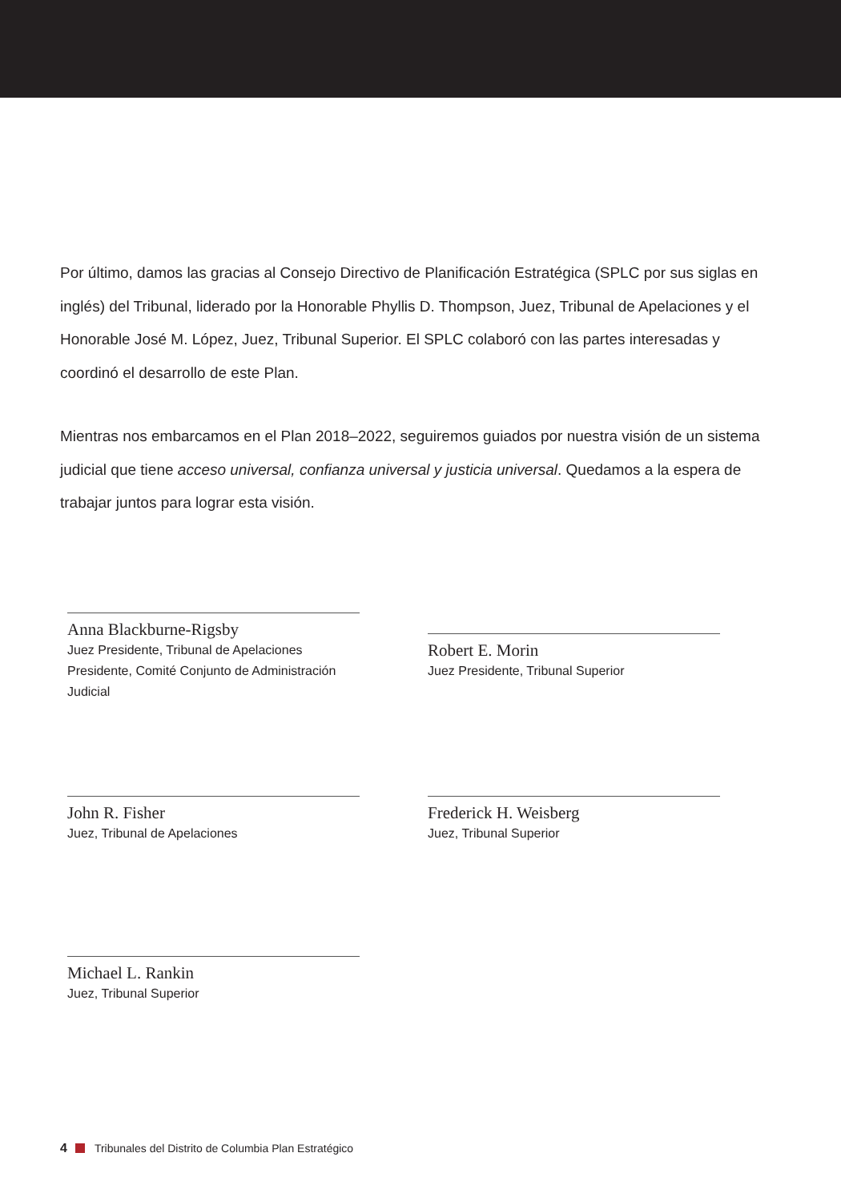Por último, damos las gracias al Consejo Directivo de Planificación Estratégica (SPLC por sus siglas en inglés) del Tribunal, liderado por la Honorable Phyllis D. Thompson, Juez, Tribunal de Apelaciones y el Honorable José M. López, Juez, Tribunal Superior. El SPLC colaboró con las partes interesadas y coordinó el desarrollo de este Plan.
Mientras nos embarcamos en el Plan 2018–2022, seguiremos guiados por nuestra visión de un sistema judicial que tiene acceso universal, confianza universal y justicia universal. Quedamos a la espera de trabajar juntos para lograr esta visión.
Anna Blackburne-Rigsby
Juez Presidente, Tribunal de Apelaciones
Presidente, Comité Conjunto de Administración Judicial
Robert E. Morin
Juez Presidente, Tribunal Superior
John R. Fisher
Juez, Tribunal de Apelaciones
Frederick H. Weisberg
Juez, Tribunal Superior
Michael L. Rankin
Juez, Tribunal Superior
4 Tribunales del Distrito de Columbia Plan Estratégico